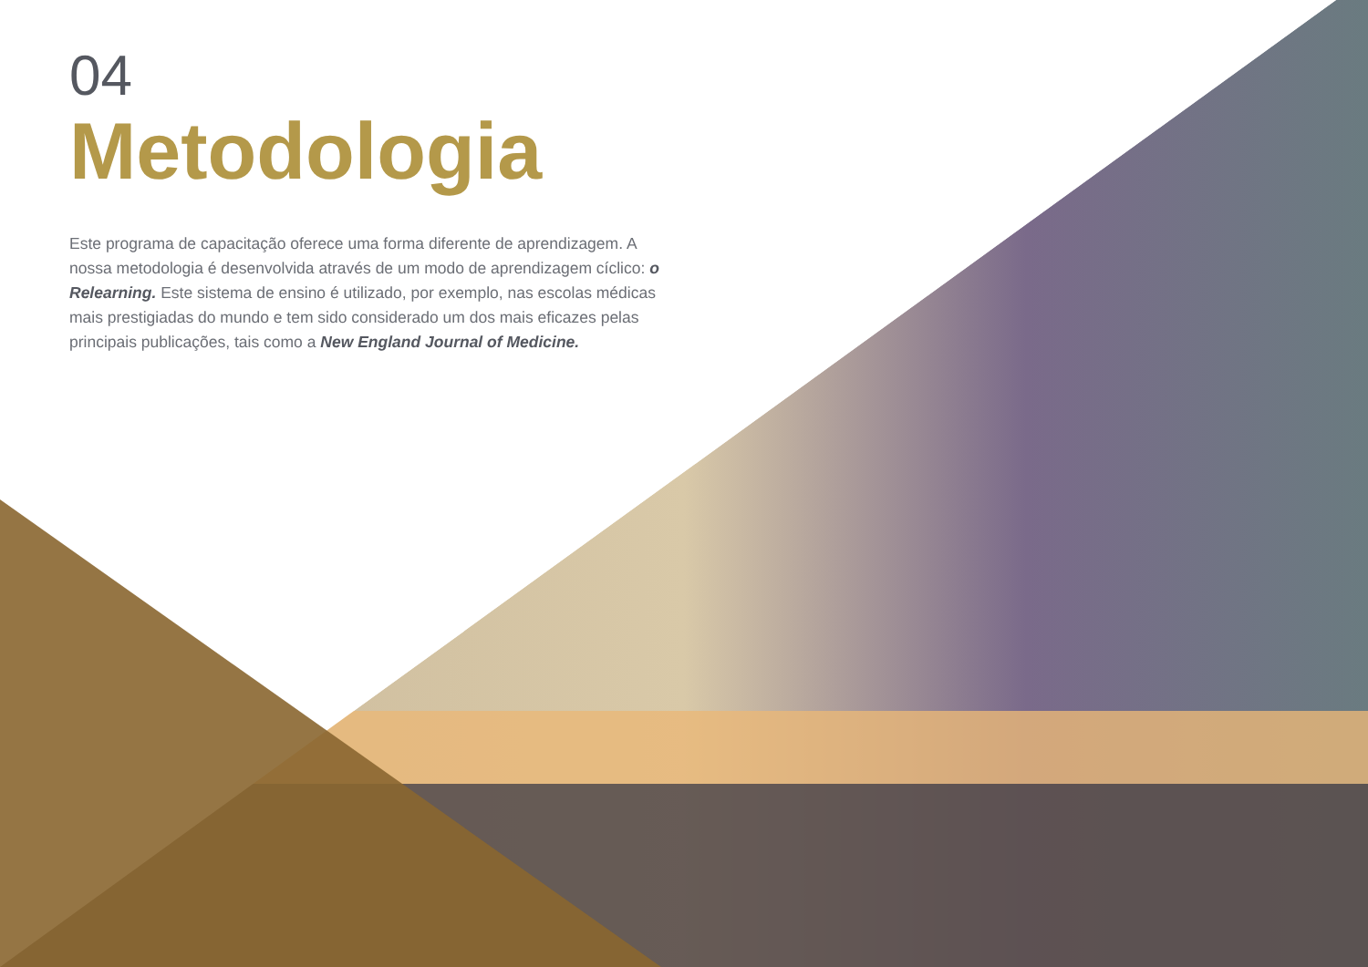04
Metodologia
Este programa de capacitação oferece uma forma diferente de aprendizagem. A nossa metodologia é desenvolvida através de um modo de aprendizagem cíclico: o Relearning. Este sistema de ensino é utilizado, por exemplo, nas escolas médicas mais prestigiadas do mundo e tem sido considerado um dos mais eficazes pelas principais publicações, tais como a New England Journal of Medicine.